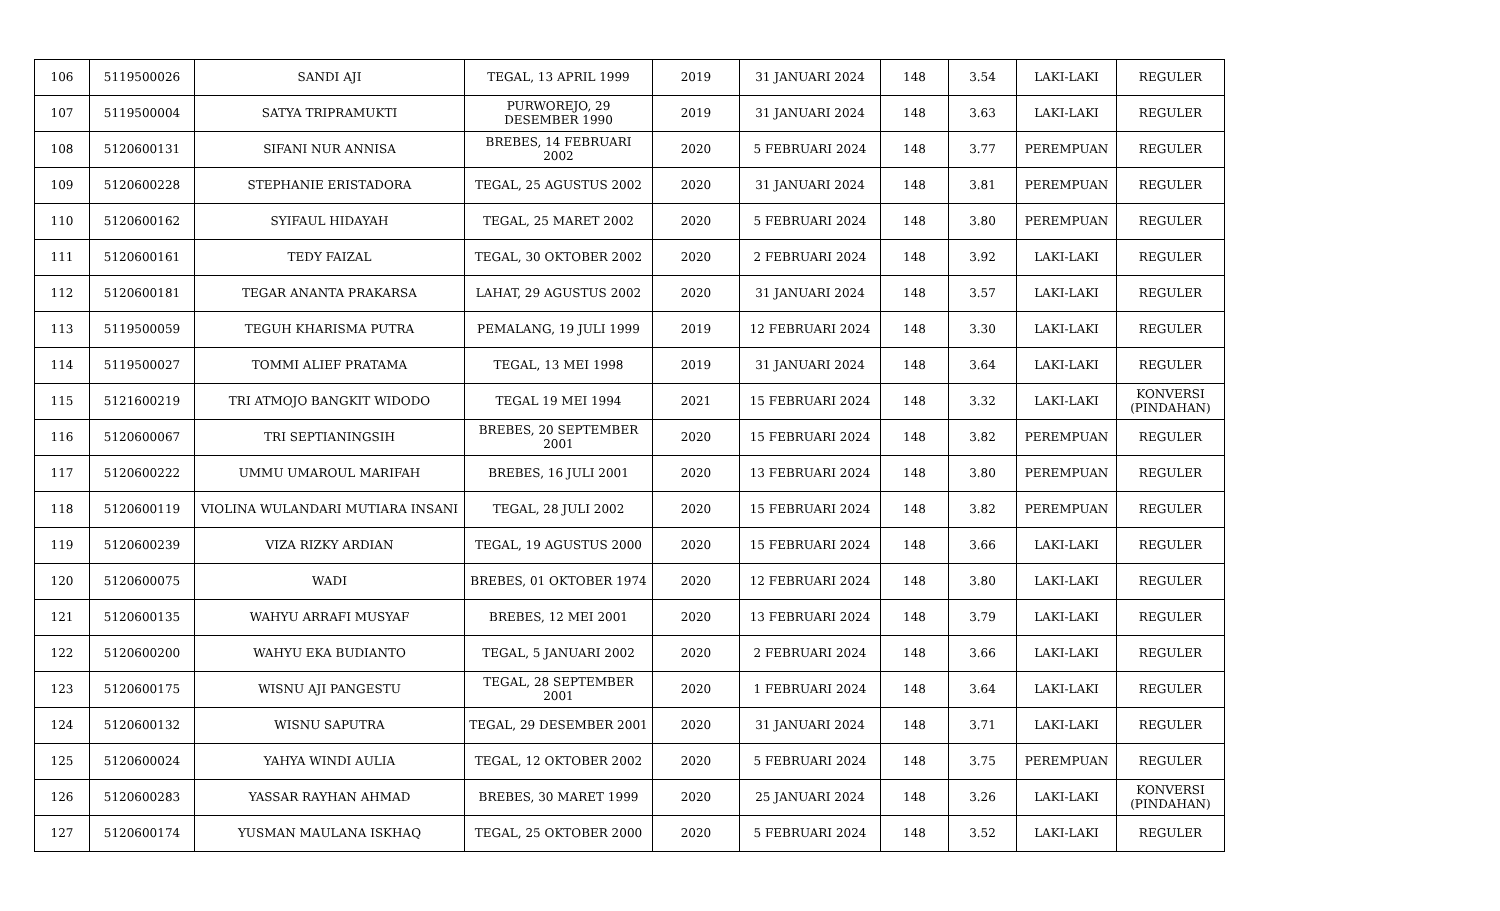| 106 | 5119500026 | SANDI AJI | TEGAL, 13 APRIL 1999 | 2019 | 31 JANUARI 2024 | 148 | 3.54 | LAKI-LAKI | REGULER |
| 107 | 5119500004 | SATYA TRIPRAMUKTI | PURWOREJO, 29 DESEMBER 1990 | 2019 | 31 JANUARI 2024 | 148 | 3.63 | LAKI-LAKI | REGULER |
| 108 | 5120600131 | SIFANI NUR ANNISA | BREBES, 14 FEBRUARI 2002 | 2020 | 5 FEBRUARI 2024 | 148 | 3.77 | PEREMPUAN | REGULER |
| 109 | 5120600228 | STEPHANIE ERISTADORA | TEGAL, 25 AGUSTUS 2002 | 2020 | 31 JANUARI 2024 | 148 | 3.81 | PEREMPUAN | REGULER |
| 110 | 5120600162 | SYIFAUL HIDAYAH | TEGAL, 25 MARET 2002 | 2020 | 5 FEBRUARI 2024 | 148 | 3.80 | PEREMPUAN | REGULER |
| 111 | 5120600161 | TEDY FAIZAL | TEGAL, 30 OKTOBER 2002 | 2020 | 2 FEBRUARI 2024 | 148 | 3.92 | LAKI-LAKI | REGULER |
| 112 | 5120600181 | TEGAR ANANTA PRAKARSA | LAHAT, 29 AGUSTUS 2002 | 2020 | 31 JANUARI 2024 | 148 | 3.57 | LAKI-LAKI | REGULER |
| 113 | 5119500059 | TEGUH KHARISMA PUTRA | PEMALANG, 19 JULI 1999 | 2019 | 12 FEBRUARI 2024 | 148 | 3.30 | LAKI-LAKI | REGULER |
| 114 | 5119500027 | TOMMI ALIEF PRATAMA | TEGAL, 13 MEI 1998 | 2019 | 31 JANUARI 2024 | 148 | 3.64 | LAKI-LAKI | REGULER |
| 115 | 5121600219 | TRI ATMOJO BANGKIT WIDODO | TEGAL 19 MEI 1994 | 2021 | 15 FEBRUARI 2024 | 148 | 3.32 | LAKI-LAKI | KONVERSI (PINDAHAN) |
| 116 | 5120600067 | TRI SEPTIANINGSIH | BREBES, 20 SEPTEMBER 2001 | 2020 | 15 FEBRUARI 2024 | 148 | 3.82 | PEREMPUAN | REGULER |
| 117 | 5120600222 | UMMU UMAROUL MARIFAH | BREBES, 16 JULI 2001 | 2020 | 13 FEBRUARI 2024 | 148 | 3.80 | PEREMPUAN | REGULER |
| 118 | 5120600119 | VIOLINA WULANDARI MUTIARA INSANI | TEGAL, 28 JULI 2002 | 2020 | 15 FEBRUARI 2024 | 148 | 3.82 | PEREMPUAN | REGULER |
| 119 | 5120600239 | VIZA RIZKY ARDIAN | TEGAL, 19 AGUSTUS 2000 | 2020 | 15 FEBRUARI 2024 | 148 | 3.66 | LAKI-LAKI | REGULER |
| 120 | 5120600075 | WADI | BREBES, 01 OKTOBER 1974 | 2020 | 12 FEBRUARI 2024 | 148 | 3.80 | LAKI-LAKI | REGULER |
| 121 | 5120600135 | WAHYU ARRAFI MUSYAF | BREBES, 12 MEI 2001 | 2020 | 13 FEBRUARI 2024 | 148 | 3.79 | LAKI-LAKI | REGULER |
| 122 | 5120600200 | WAHYU EKA BUDIANTO | TEGAL, 5 JANUARI 2002 | 2020 | 2 FEBRUARI 2024 | 148 | 3.66 | LAKI-LAKI | REGULER |
| 123 | 5120600175 | WISNU AJI PANGESTU | TEGAL, 28 SEPTEMBER 2001 | 2020 | 1 FEBRUARI 2024 | 148 | 3.64 | LAKI-LAKI | REGULER |
| 124 | 5120600132 | WISNU SAPUTRA | TEGAL, 29 DESEMBER 2001 | 2020 | 31 JANUARI 2024 | 148 | 3.71 | LAKI-LAKI | REGULER |
| 125 | 5120600024 | YAHYA WINDI AULIA | TEGAL, 12 OKTOBER 2002 | 2020 | 5 FEBRUARI 2024 | 148 | 3.75 | PEREMPUAN | REGULER |
| 126 | 5120600283 | YASSAR RAYHAN AHMAD | BREBES, 30 MARET 1999 | 2020 | 25 JANUARI 2024 | 148 | 3.26 | LAKI-LAKI | KONVERSI (PINDAHAN) |
| 127 | 5120600174 | YUSMAN MAULANA ISKHAQ | TEGAL, 25 OKTOBER 2000 | 2020 | 5 FEBRUARI 2024 | 148 | 3.52 | LAKI-LAKI | REGULER |